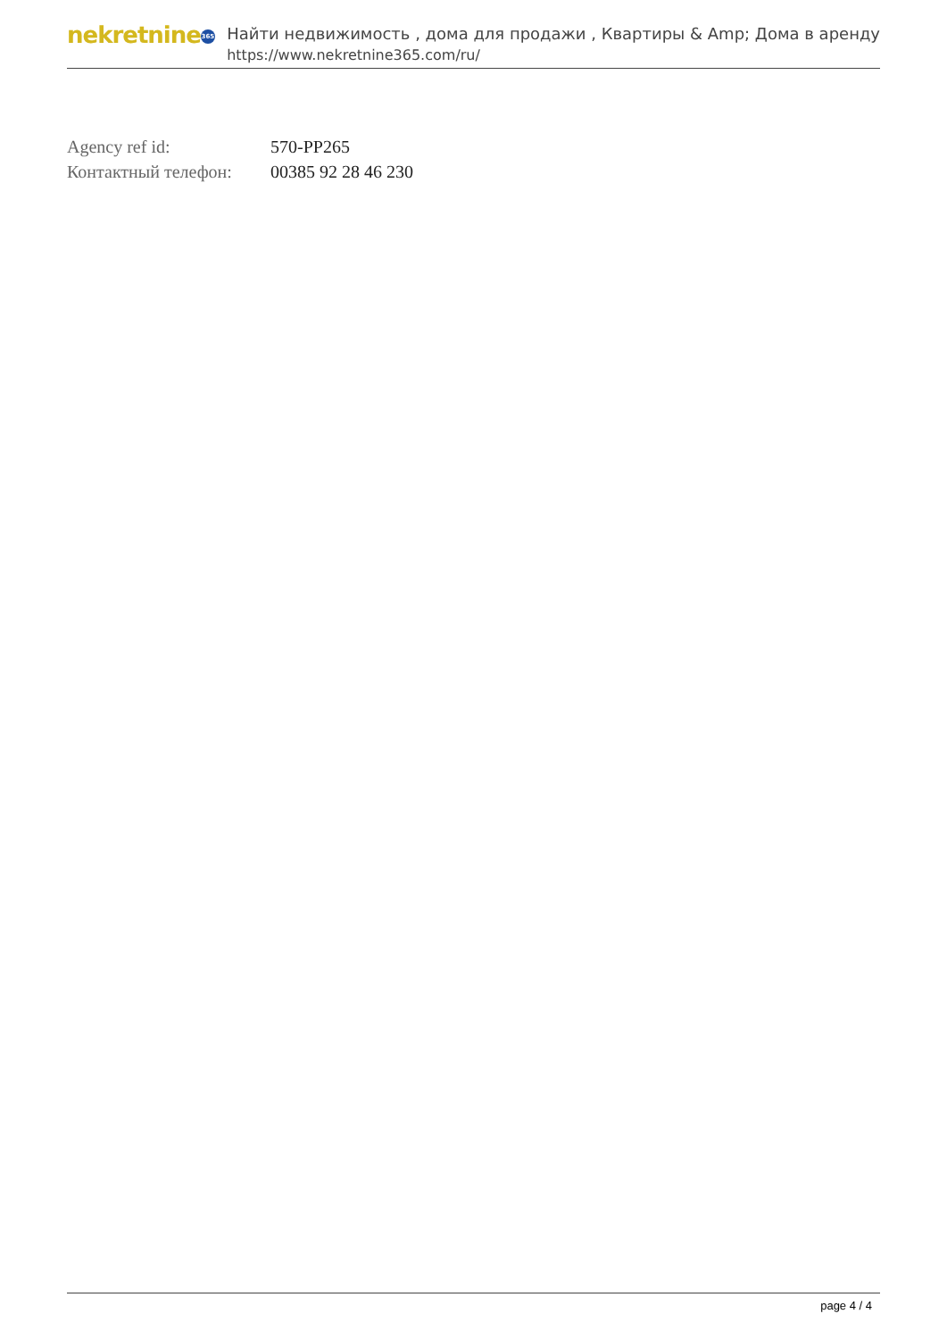nekretnine 365
Найти недвижимость , дома для продажи , Квартиры & Amp; Дома в аренду
https://www.nekretnine365.com/ru/
| Agency ref id: | 570-PP265 |
| Контактный телефон: | 00385 92 28 46 230 |
page 4 / 4